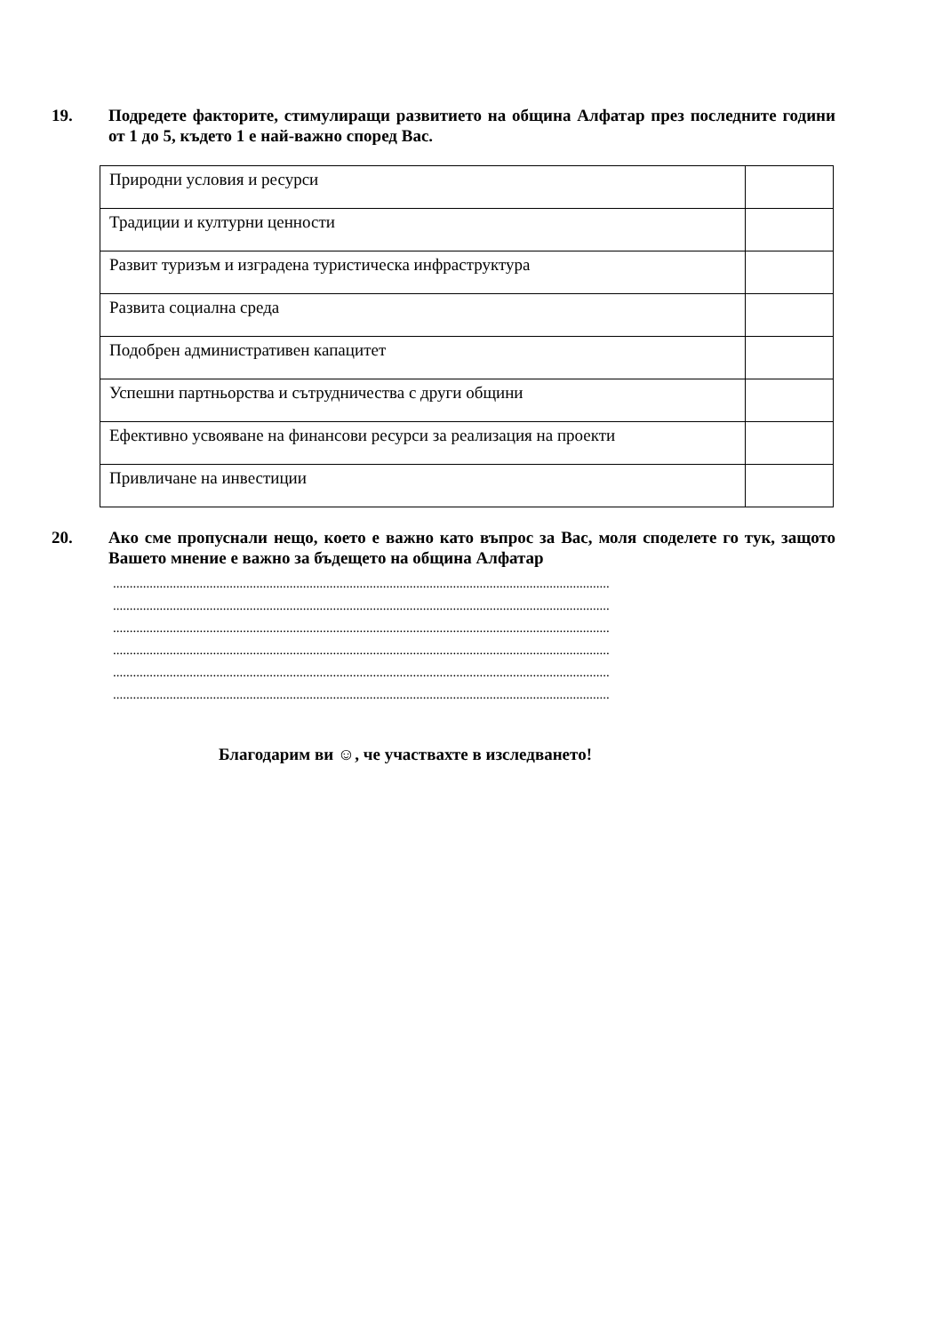19. Подредете факторите, стимулиращи развитието на община Алфатар през последните години от 1 до 5, където 1 е най-важно според Вас.
| Природни условия и ресурси | |
| Традиции и културни ценности | |
| Развит туризъм и изградена туристическа инфраструктура | |
| Развита социална среда | |
| Подобрен административен капацитет | |
| Успешни партньорства и сътрудничества с други общини | |
| Ефективно усвояване на финансови ресурси за реализация на проекти | |
| Привличане на инвестиции | |
20. Ако сме пропуснали нещо, което е важно като въпрос за Вас, моля споделете го тук, защото Вашето мнение е важно за бъдещето на община Алфатар
.....................................................................................................................................................
.....................................................................................................................................................
.....................................................................................................................................................
.....................................................................................................................................................
.....................................................................................................................................................
.....................................................................................................................................................
Благодарим ви ☺, че участвахте в изследването!